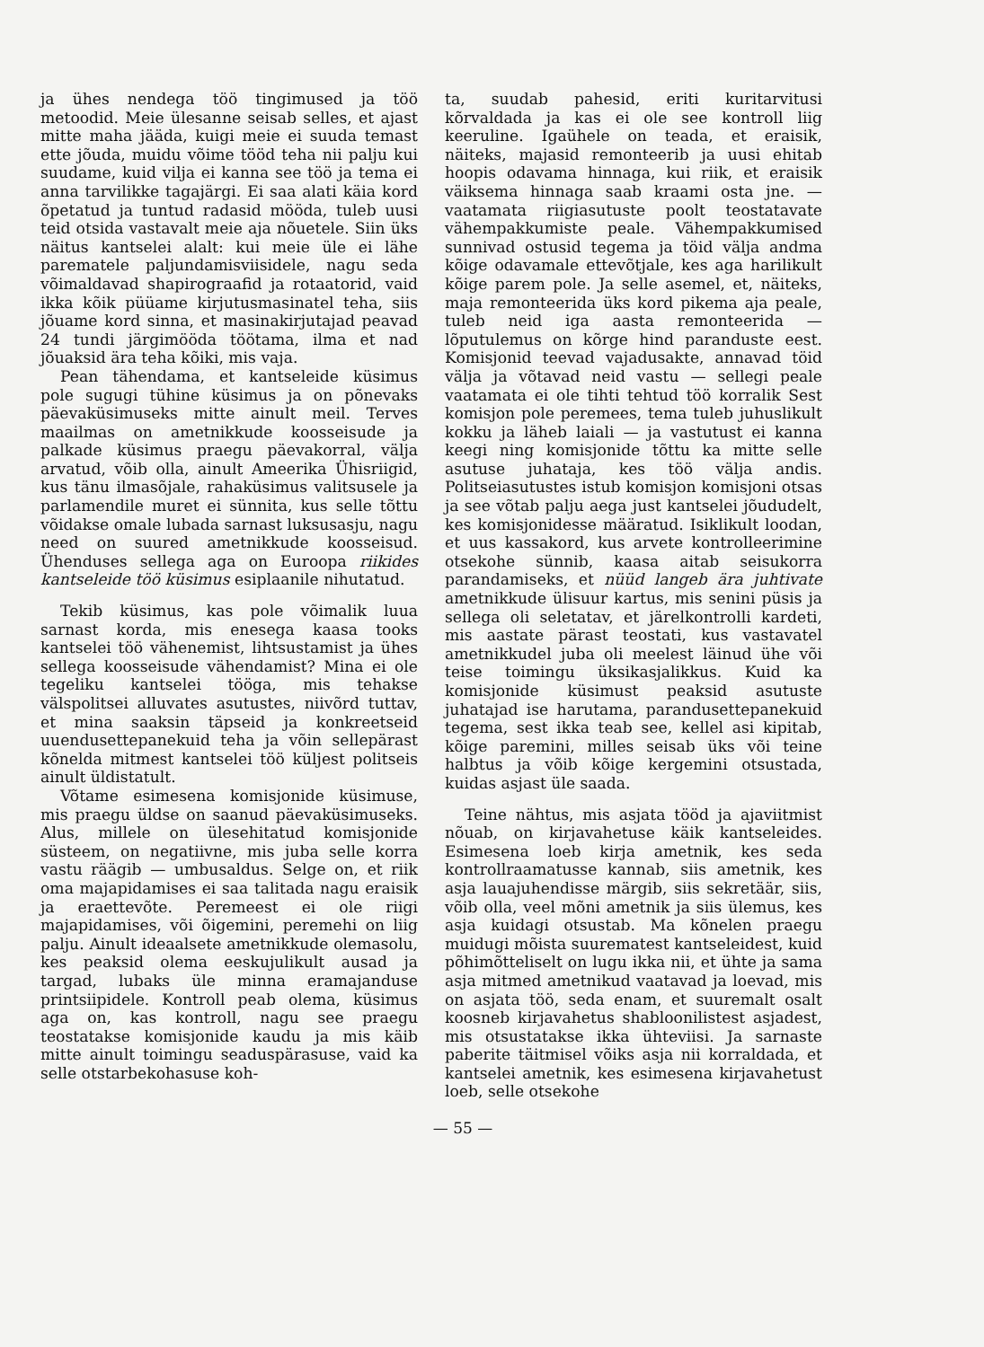ja ühes nendega töö tingimused ja töö metoodid. Meie ülesanne seisab selles, et ajast mitte maha jääda, kuigi meie ei suuda temast ette jõuda, muidu võime tööd teha nii palju kui suudame, kuid vilja ei kanna see töö ja tema ei anna tarvilikke tagajärgi. Ei saa alati käia kord õpetatud ja tuntud radasid mööda, tuleb uusi teid otsida vastavalt meie aja nõuetele. Siin üks näitus kantselei alalt: kui meie üle ei lähe parematele paljundamisviisidele, nagu seda võimaldavad shapirograafid ja rotaatorid, vaid ikka kõik püüame kirjutusmasinatel teha, siis jõuame kord sinna, et masinakirjutajad peavad 24 tundi järgimööda töötama, ilma et nad jõuaksid ära teha kõiki, mis vaja.
Pean tähendama, et kantseleide küsimus pole sugugi tühine küsimus ja on põnevaks päevaküsimuseks mitte ainult meil. Terves maailmas on ametnikkude koosseisude ja palkade küsimus praegu päevakorral, välja arvatud, võib olla, ainult Ameerika Ühisriigid, kus tänu ilmasõjale, rahaküsimus valitsusele ja parlamendile muret ei sünnita, kus selle tõttu võidakse omale lubada sarnast luksusasju, nagu need on suured ametnikkude koosseisud. Ühenduses sellega aga on Euroopa riikides kantseleide töö küsimus esiplaanile nihutatud.
Tekib küsimus, kas pole võimalik luua sarnast korda, mis enesega kaasa tooks kantselei töö vähenemist, lihtsustamist ja ühes sellega koosseisude vähendamist? Mina ei ole tegeliku kantselei tööga, mis tehakse välspolitsei alluvates asutustes, niivõrd tuttav, et mina saaksin täpseid ja konkreetseid uuendusettepanekuid teha ja võin sellepärast kõnelda mitmest kantselei töö küljest politseis ainult üldistatult.
Võtame esimesena komisjonide küsimuse, mis praegu üldse on saanud päevaküsimuseks. Alus, millele on ülesehitatud komisjonide süsteem, on negatiivne, mis juba selle korra vastu räägib — umbusaldus. Selge on, et riik oma majapidamises ei saa talitada nagu eraisik ja eraettevõte. Peremeest ei ole riigi majapidamises, või õigemini, peremehi on liig palju. Ainult ideaalsete ametnikkude olemasolu, kes peaksid olema eeskujulikult ausad ja targad, lubaks üle minna eramajanduse printsiipidele. Kontroll peab olema, küsimus aga on, kas kontroll, nagu see praegu teostatakse komisjonide kaudu ja mis käib mitte ainult toimingu seaduspärasuse, vaid ka selle otstarbekohasuse koh-
ta, suudab pahesid, eriti kuritarvitusi kõrvaldada ja kas ei ole see kontroll liig keeruline. Igaühele on teada, et eraisik, näiteks, majasid remonteerib ja uusi ehitab hoopis odavama hinnaga, kui riik, et eraisik väiksema hinnaga saab kraami osta jne. — vaatamata riigiasutuste poolt teostatavate vähempakkumiste peale. Vähempakkumised sunnivad ostusid tegema ja töid välja andma kõige odavamale ettevõtjale, kes aga harilikult kõige parem pole. Ja selle asemel, et, näiteks, maja remonteerida üks kord pikema aja peale, tuleb neid iga aasta remonteerida — lõputulemus on kõrge hind paranduste eest. Komisjonid teevad vajadusakte, annavad töid välja ja võtavad neid vastu — sellegi peale vaatamata ei ole tihti tehtud töö korralik Sest komisjon pole peremees, tema tuleb juhuslikult kokku ja läheb laiali — ja vastutust ei kanna keegi ning komisjonide tõttu ka mitte selle asutuse juhataja, kes töö välja andis. Politseiasutustes istub komisjon komisjoni otsas ja see võtab palju aega just kantselei jõududelt, kes komisjonidesse määratud. Isiklikult loodan, et uus kassakord, kus arvete kontrolleerimine otsekohe sünnib, kaasa aitab seisukorra parandamiseks, et nüüd langeb ära juhtivate ametnikkude ülisuur kartus, mis senini püsis ja sellega oli seletatav, et järelkontrolli kardeti, mis aastate pärast teostati, kus vastavatel ametnikkudel juba oli meelest läinud ühe või teise toimingu üksikasjalikkus. Kuid ka komisjonide küsimust peaksid asutuste juhatajad ise harutama, parandusettepanekuid tegema, sest ikka teab see, kellel asi kipitab, kõige paremini, milles seisab üks või teine halbtus ja võib kõige kergemini otsustada, kuidas asjast üle saada.
Teine nähtus, mis asjata tööd ja ajaviitmist nõuab, on kirjavahetuse käik kantseleides. Esimesena loeb kirja ametnik, kes seda kontrollraamatusse kannab, siis ametnik, kes asja lauajuhendisse märgib, siis sekretäär, siis, võib olla, veel mõni ametnik ja siis ülemus, kes asja kuidagi otsustab. Ma kõnelen praegu muidugi mõista suurematest kantseleidest, kuid põhimõtteliselt on lugu ikka nii, et ühte ja sama asja mitmed ametnikud vaatavad ja loevad, mis on asjata töö, seda enam, et suuremalt osalt koosneb kirjavahetus shabloonilistest asjadest, mis otsustatakse ikka ühteviisi. Ja sarnaste paberite täitmisel võiks asja nii korraldada, et kantselei ametnik, kes esimesena kirjavahetust loeb, selle otsekohe
— 55 —